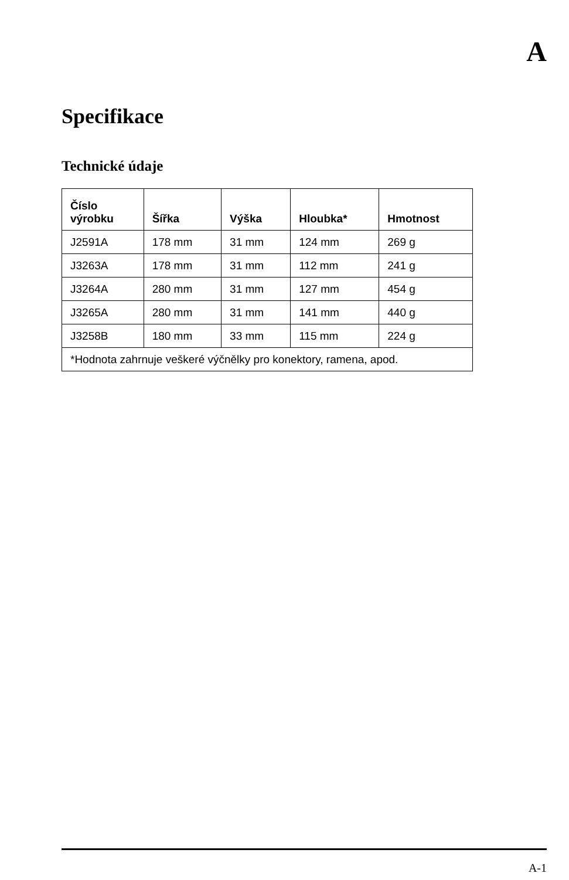A
Specifikace
Technické údaje
| Číslo výrobku | Šířka | Výška | Hloubka* | Hmotnost |
| --- | --- | --- | --- | --- |
| J2591A | 178 mm | 31 mm | 124 mm | 269 g |
| J3263A | 178 mm | 31 mm | 112 mm | 241 g |
| J3264A | 280 mm | 31 mm | 127 mm | 454 g |
| J3265A | 280 mm | 31 mm | 141 mm | 440 g |
| J3258B | 180 mm | 33 mm | 115 mm | 224 g |
| *Hodnota zahrnuje veškeré výčnělky pro konektory, ramena, apod. | | | | |
A-1